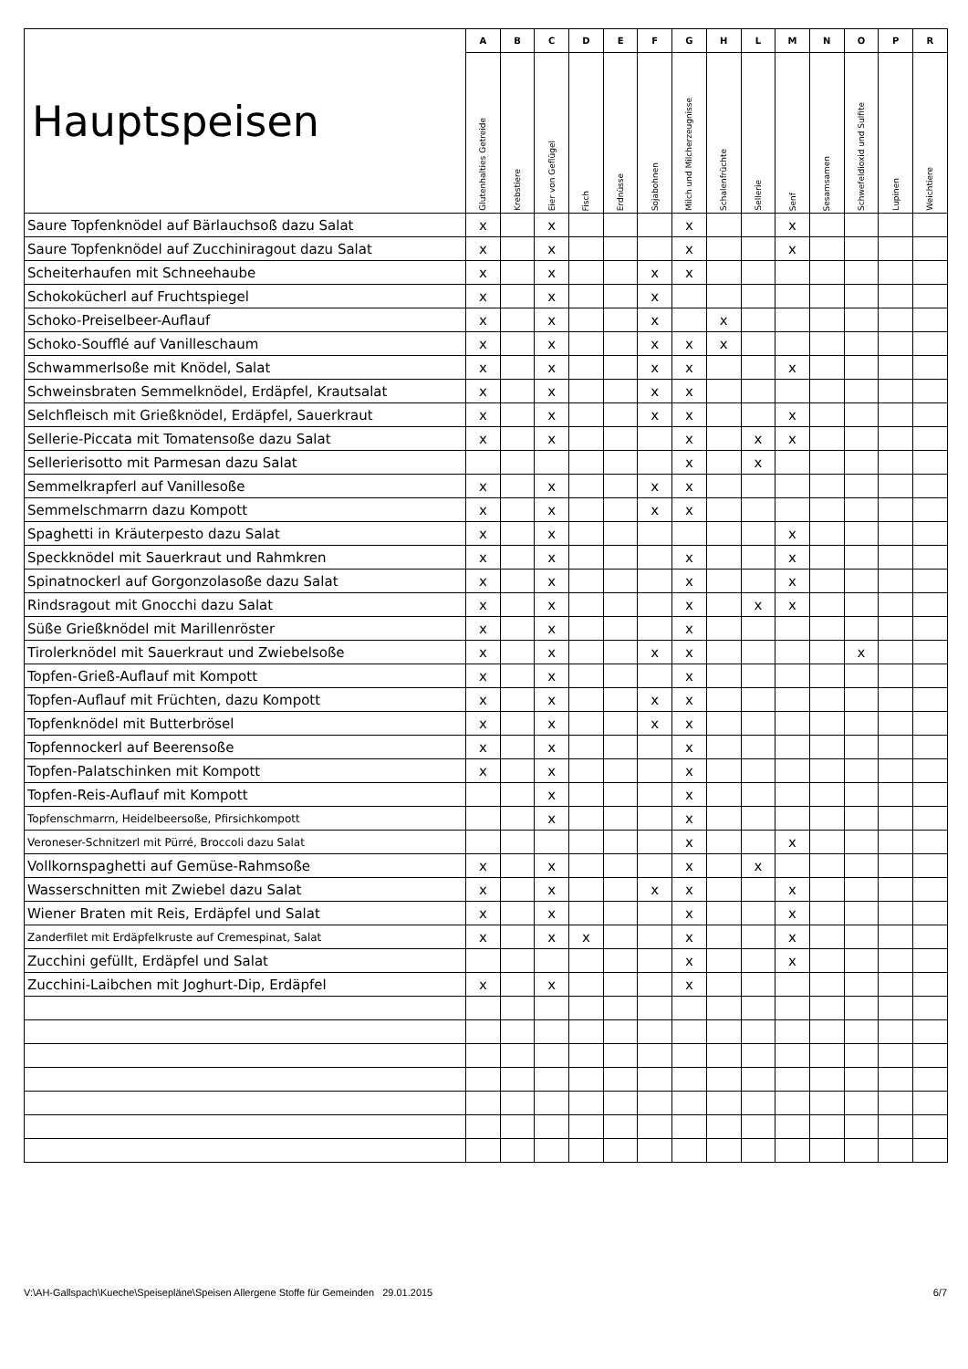| Hauptspeisen | A | B | C | D | E | F | G | H | L | M | N | O | P | R |
| --- | --- | --- | --- | --- | --- | --- | --- | --- | --- | --- | --- | --- | --- | --- |
| | Glutenhalties Getreide | Krebstiere | Eier von Geflügel | Fisch | Erdnüsse | Sojabohnen | Milch und Milcherzeugnisse | Schalenfrüchte | Sellerie | Senf | Sesamsamen | Schwefeldioxid und Sulfite | Lupinen | Weichtiere |
| Saure Topfenknödel auf Bärlauchsoß dazu Salat | x | | x | | | | x | | | x | | | | |
| Saure Topfenknödel auf Zucchiniragout dazu Salat | x | | x | | | | x | | | x | | | | |
| Scheiterhaufen mit Schneehaube | x | | x | | | x | x | | | | | | | |
| Schokokücherl auf Fruchtspiegel | x | | x | | | x | | | | | | | | |
| Schoko-Preiselbeer-Auflauf | x | | x | | | x | | x | | | | | | |
| Schoko-Soufflé auf Vanilleschaum | x | | x | | | x | x | x | | | | | | |
| Schwammerlsoße mit Knödel, Salat | x | | x | | | x | x | | | x | | | | |
| Schweinsbraten Semmelknödel, Erdäpfel, Krautsalat | x | | x | | | x | x | | | | | | | |
| Selchfleisch mit Grießknödel, Erdäpfel, Sauerkraut | x | | x | | | x | x | | | x | | | | |
| Sellerie-Piccata mit Tomatensoße dazu Salat | x | | x | | | | x | | x | x | | | | |
| Sellerierisotto mit Parmesan dazu Salat | | | | | | | x | | x | | | | | |
| Semmelkrapferl auf Vanillesoße | x | | x | | | x | x | | | | | | | |
| Semmelschmarrn dazu Kompott | x | | x | | | x | x | | | | | | | |
| Spaghetti in Kräuterpesto dazu Salat | x | | x | | | | | | | x | | | | |
| Speckknödel mit Sauerkraut und Rahmkren | x | | x | | | | x | | | x | | | | |
| Spinatnockerl auf Gorgonzolasoße dazu Salat | x | | x | | | | x | | | x | | | | |
| Rindsragout mit Gnocchi dazu Salat | x | | x | | | | x | | x | x | | | | |
| Süße Grießknödel mit Marillenröster | x | | x | | | | x | | | | | | | |
| Tirolerknödel mit Sauerkraut und Zwiebelsoße | x | | x | | | x | x | | | | | x | | |
| Topfen-Grieß-Auflauf mit Kompott | x | | x | | | | x | | | | | | | |
| Topfen-Auflauf mit Früchten, dazu Kompott | x | | x | | | x | x | | | | | | | |
| Topfenknödel mit Butterbrösel | x | | x | | | x | x | | | | | | | |
| Topfennockerl auf Beerensoße | x | | x | | | | x | | | | | | | |
| Topfen-Palatschinken mit Kompott | x | | x | | | | x | | | | | | | |
| Topfen-Reis-Auflauf mit Kompott | | | x | | | | x | | | | | | | |
| Topfenschmarrn, Heidelbeersoße, Pfirsichkompott | | | x | | | | x | | | | | | | |
| Veroneser-Schnitzerl mit Pürré, Broccoli dazu Salat | | | | | | | x | | | x | | | | |
| Vollkornspaghetti auf Gemüse-Rahmsoße | x | | x | | | | x | | x | | | | | |
| Wasserschnitten mit Zwiebel dazu Salat | x | | x | | | x | x | | | x | | | | |
| Wiener Braten mit Reis, Erdäpfel und Salat | x | | x | | | | x | | | x | | | | |
| Zanderfilet mit Erdäpfelkruste auf Cremespinat, Salat | x | | x | x | | | x | | | x | | | | |
| Zucchini gefüllt, Erdäpfel und Salat | | | | | | | x | | | x | | | | |
| Zucchini-Laibchen mit Joghurt-Dip, Erdäpfel | x | | x | | | | x | | | | | | | |
V:\AH-Gallspach\Kueche\Speisepläne\Speisen Allergene Stoffe für Gemeinden 29.01.2015 6/7